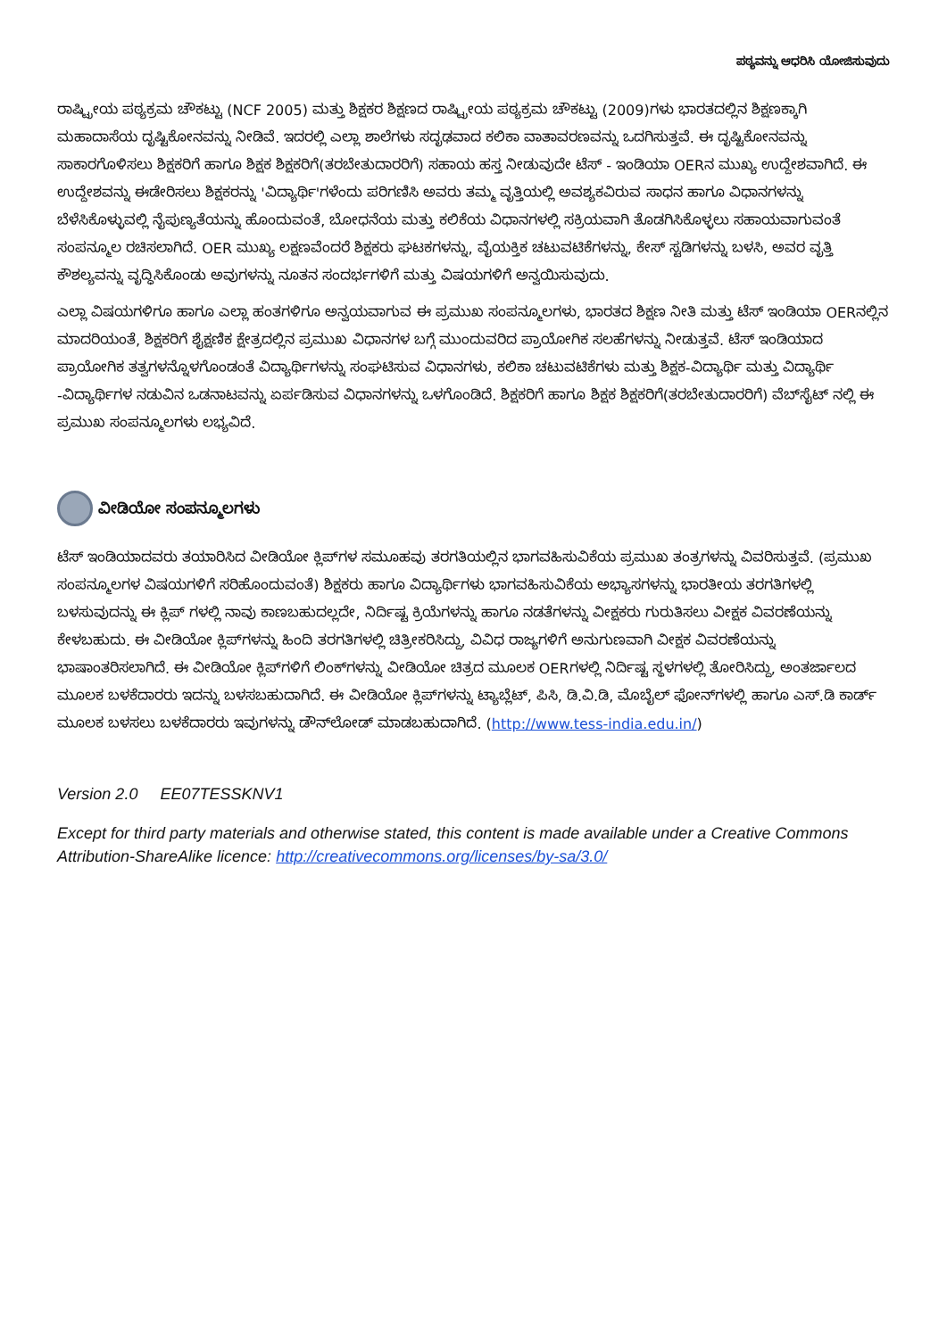ಪಠ್ಯವನ್ನು ಆಧರಿಸಿ ಯೋಜಿಸುವುದು
ರಾಷ್ಟ್ರೀಯ ಪಠ್ಯಕ್ರಮ ಚೌಕಟ್ಟು (NCF 2005) ಮತ್ತು ಶಿಕ್ಷಕರ ಶಿಕ್ಷಣದ ರಾಷ್ಟ್ರೀಯ ಪಠ್ಯಕ್ರಮ ಚೌಕಟ್ಟು (2009)ಗಳು ಭಾರತದಲ್ಲಿನ ಶಿಕ್ಷಣಕ್ಕಾಗಿ ಮಹಾದಾಸೆಯ ದೃಷ್ಟಿಕೋನವನ್ನು ನೀಡಿವೆ. ಇದರಲ್ಲಿ ಎಲ್ಲಾ ಶಾಲೆಗಳು ಸದೃಢವಾದ ಕಲಿಕಾ ವಾತಾವರಣವನ್ನು ಒದಗಿಸುತ್ತವೆ. ಈ ದೃಷ್ಟಿಕೋನವನ್ನು ಸಾಕಾರಗೊಳಿಸಲು ಶಿಕ್ಷಕರಿಗೆ ಹಾಗೂ ಶಿಕ್ಷಕ ಶಿಕ್ಷಕರಿಗೆ(ತರಬೇತುದಾರರಿಗೆ) ಸಹಾಯ ಹಸ್ತ ನೀಡುವುದೇ ಟೆಸ್ - ಇಂಡಿಯಾ OERನ ಮುಖ್ಯ ಉದ್ದೇಶವಾಗಿದೆ. ಈ ಉದ್ದೇಶವನ್ನು ಈಡೇರಿಸಲು ಶಿಕ್ಷಕರನ್ನು 'ವಿದ್ಯಾರ್ಥಿ'ಗಳೆಂದು ಪರಿಗಣಿಸಿ ಅವರು ತಮ್ಮ ವೃತ್ತಿಯಲ್ಲಿ ಅವಶ್ಯಕವಿರುವ ಸಾಧನ ಹಾಗೂ ವಿಧಾನಗಳನ್ನು ಬೆಳೆಸಿಕೊಳ್ಳುವಲ್ಲಿ ನೈಪುಣ್ಯತೆಯನ್ನು ಹೊಂದುವಂತೆ, ಬೋಧನೆಯ ಮತ್ತು ಕಲಿಕೆಯ ವಿಧಾನಗಳಲ್ಲಿ ಸಕ್ರಿಯವಾಗಿ ತೊಡಗಿಸಿಕೊಳ್ಳಲು ಸಹಾಯವಾಗುವಂತೆ ಸಂಪನ್ಮೂಲ ರಚಿಸಲಾಗಿದೆ. OER ಮುಖ್ಯ ಲಕ್ಷಣವೆಂದರೆ ಶಿಕ್ಷಕರು ಘಟಕಗಳನ್ನು, ವೈಯಕ್ತಿಕ ಚಟುವಟಿಕೆಗಳನ್ನು, ಕೇಸ್ ಸ್ಟಡಿಗಳನ್ನು ಬಳಸಿ, ಅವರ ವೃತ್ತಿ ಕೌಶಲ್ಯವನ್ನು ವೃದ್ಧಿಸಿಕೊಂಡು ಅವುಗಳನ್ನು ನೂತನ ಸಂದರ್ಭಗಳಿಗೆ ಮತ್ತು ವಿಷಯಗಳಿಗೆ ಅನ್ವಯಿಸುವುದು.
ಎಲ್ಲಾ ವಿಷಯಗಳಿಗೂ ಹಾಗೂ ಎಲ್ಲಾ ಹಂತಗಳಿಗೂ ಅನ್ವಯವಾಗುವ ಈ ಪ್ರಮುಖ ಸಂಪನ್ಮೂಲಗಳು, ಭಾರತದ ಶಿಕ್ಷಣ ನೀತಿ ಮತ್ತು ಟೆಸ್ ಇಂಡಿಯಾ OERನಲ್ಲಿನ ಮಾದರಿಯಂತೆ, ಶಿಕ್ಷಕರಿಗೆ ಶೈಕ್ಷಣಿಕ ಕ್ಷೇತ್ರದಲ್ಲಿನ ಪ್ರಮುಖ ವಿಧಾನಗಳ ಬಗ್ಗೆ ಮುಂದುವರಿದ ಪ್ರಾಯೋಗಿಕ ಸಲಹೆಗಳನ್ನು ನೀಡುತ್ತವೆ. ಟೆಸ್ ಇಂಡಿಯಾದ ಪ್ರಾಯೋಗಿಕ ತತ್ವಗಳನ್ನೊಳಗೊಂಡಂತೆ ವಿದ್ಯಾರ್ಥಿಗಳನ್ನು ಸಂಘಟಿಸುವ ವಿಧಾನಗಳು, ಕಲಿಕಾ ಚಟುವಟಿಕೆಗಳು ಮತ್ತು ಶಿಕ್ಷಕ-ವಿದ್ಯಾರ್ಥಿ ಮತ್ತು ವಿದ್ಯಾರ್ಥಿ -ವಿದ್ಯಾರ್ಥಿಗಳ ನಡುವಿನ ಒಡನಾಟವನ್ನು ಏರ್ಪಡಿಸುವ ವಿಧಾನಗಳನ್ನು ಒಳಗೊಂಡಿದೆ. ಶಿಕ್ಷಕರಿಗೆ ಹಾಗೂ ಶಿಕ್ಷಕ ಶಿಕ್ಷಕರಿಗೆ(ತರಬೇತುದಾರರಿಗೆ) ವೆಬ್‌ಸೈಟ್ ನಲ್ಲಿ ಈ ಪ್ರಮುಖ ಸಂಪನ್ಮೂಲಗಳು ಲಭ್ಯವಿದೆ.
ವೀಡಿಯೋ ಸಂಪನ್ಮೂಲಗಳು
ಟೆಸ್ ಇಂಡಿಯಾದವರು ತಯಾರಿಸಿದ ವೀಡಿಯೋ ಕ್ಲಿಪ್‌ಗಳ ಸಮೂಹವು ತರಗತಿಯಲ್ಲಿನ ಭಾಗವಹಿಸುವಿಕೆಯ ಪ್ರಮುಖ ತಂತ್ರಗಳನ್ನು ವಿವರಿಸುತ್ತವೆ. (ಪ್ರಮುಖ ಸಂಪನ್ಮೂಲಗಳ ವಿಷಯಗಳಿಗೆ ಸರಿಹೊಂದುವಂತೆ) ಶಿಕ್ಷಕರು ಹಾಗೂ ವಿದ್ಯಾರ್ಥಿಗಳು ಭಾಗವಹಿಸುವಿಕೆಯ ಅಭ್ಯಾಸಗಳನ್ನು ಭಾರತೀಯ ತರಗತಿಗಳಲ್ಲಿ ಬಳಸುವುದನ್ನು ಈ ಕ್ಲಿಪ್ ಗಳಲ್ಲಿ ನಾವು ಕಾಣಬಹುದಲ್ಲದೇ, ನಿರ್ದಿಷ್ಟ ಕ್ರಿಯೆಗಳನ್ನು ಹಾಗೂ ನಡತೆಗಳನ್ನು ವೀಕ್ಷಕರು ಗುರುತಿಸಲು ವೀಕ್ಷಕ ವಿವರಣೆಯನ್ನು ಕೇಳಬಹುದು. ಈ ವೀಡಿಯೋ ಕ್ಲಿಪ್‌ಗಳನ್ನು ಹಿಂದಿ ತರಗತಿಗಳಲ್ಲಿ ಚಿತ್ರೀಕರಿಸಿದ್ದು, ವಿವಿಧ ರಾಜ್ಯಗಳಿಗೆ ಅನುಗುಣವಾಗಿ ವೀಕ್ಷಕ ವಿವರಣೆಯನ್ನು ಭಾಷಾಂತರಿಸಲಾಗಿದೆ. ಈ ವೀಡಿಯೋ ಕ್ಲಿಪ್‌ಗಳಿಗೆ ಲಿಂಕ್‌ಗಳನ್ನು ವೀಡಿಯೋ ಚಿತ್ರದ ಮೂಲಕ OERಗಳಲ್ಲಿ ನಿರ್ದಿಷ್ಟ ಸ್ಥಳಗಳಲ್ಲಿ ತೋರಿಸಿದ್ದು, ಅಂತರ್ಜಾಲದ ಮೂಲಕ ಬಳಕೆದಾರರು ಇದನ್ನು ಬಳಸಬಹುದಾಗಿದೆ. ಈ ವೀಡಿಯೋ ಕ್ಲಿಪ್‌ಗಳನ್ನು ಟ್ಯಾಬ್ಲೆಟ್, ಪಿಸಿ, ಡಿ.ವಿ.ಡಿ, ಮೊಬೈಲ್ ಫೋನ್‌ಗಳಲ್ಲಿ ಹಾಗೂ ಎಸ್.ಡಿ ಕಾರ್ಡ್ ಮೂಲಕ ಬಳಸಲು ಬಳಕೆದಾರರು ಇವುಗಳನ್ನು ಡೌನ್‌ಲೋಡ್ ಮಾಡಬಹುದಾಗಿದೆ. (http://www.tess-india.edu.in/)
Version 2.0 EE07TESSKNV1
Except for third party materials and otherwise stated, this content is made available under a Creative Commons Attribution-ShareAlike licence: http://creativecommons.org/licenses/by-sa/3.0/